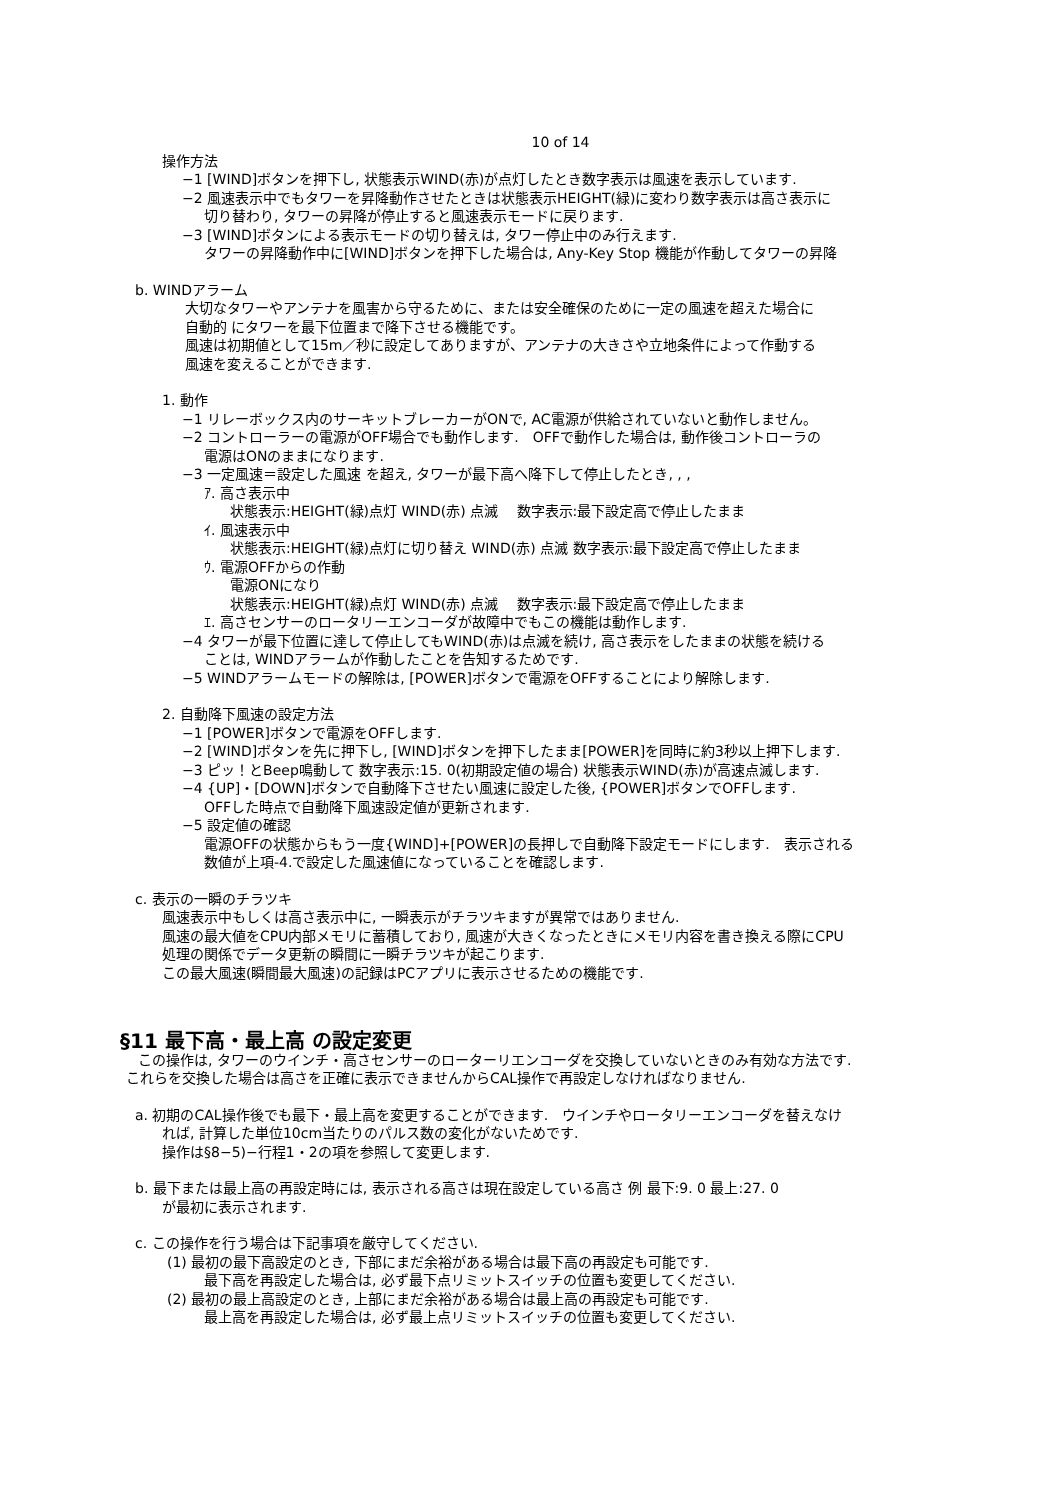10 of 14
操作方法
−1 [WIND]ボタンを押下し, 状態表示WIND(赤)が点灯したとき数字表示は風速を表示しています.
−2 風速表示中でもタワーを昇降動作させたときは状態表示HEIGHT(緑)に変わり数字表示は高さ表示に
切り替わり, タワーの昇降が停止すると風速表示モードに戻ります.
−3 [WIND]ボタンによる表示モードの切り替えは, タワー停止中のみ行えます.
タワーの昇降動作中に[WIND]ボタンを押下した場合は, Any-Key Stop 機能が作動してタワーの昇降
b. WINDアラーム
大切なタワーやアンテナを風害から守るために、または安全確保のために一定の風速を超えた場合に
自動的 にタワーを最下位置まで降下させる機能です。
風速は初期値として15m／秒に設定してありますが、アンテナの大きさや立地条件によって作動する
風速を変えることができます.
1. 動作
−1 リレーボックス内のサーキットブレーカーがONで, AC電源が供給されていないと動作しません。
−2 コントローラーの電源がOFF場合でも動作します.　OFFで動作した場合は, 動作後コントローラの
電源はONのままになります.
−3 一定風速＝設定した風速 を超え, タワーが最下高へ降下して停止したとき, , ,
ｱ. 高さ表示中
状態表示:HEIGHT(緑)点灯 WIND(赤) 点滅　 数字表示:最下設定高で停止したまま
ｲ. 風速表示中
状態表示:HEIGHT(緑)点灯に切り替え WIND(赤) 点滅 数字表示:最下設定高で停止したまま
ｳ. 電源OFFからの作動
電源ONになり
状態表示:HEIGHT(緑)点灯 WIND(赤) 点滅　 数字表示:最下設定高で停止したまま
ｴ. 高さセンサーのロータリーエンコーダが故障中でもこの機能は動作します.
−4 タワーが最下位置に達して停止してもWIND(赤)は点滅を続け, 高さ表示をしたままの状態を続ける
ことは, WINDアラームが作動したことを告知するためです.
−5 WINDアラームモードの解除は, [POWER]ボタンで電源をOFFすることにより解除します.
2. 自動降下風速の設定方法
−1 [POWER]ボタンで電源をOFFします.
−2 [WIND]ボタンを先に押下し, [WIND]ボタンを押下したまま[POWER]を同時に約3秒以上押下します.
−3 ピッ！とBeep鳴動して 数字表示:15. 0(初期設定値の場合) 状態表示WIND(赤)が高速点滅します.
−4 {UP]・[DOWN]ボタンで自動降下させたい風速に設定した後, {POWER]ボタンでOFFします.
OFFした時点で自動降下風速設定値が更新されます.
−5 設定値の確認
電源OFFの状態からもう一度{WIND]+[POWER]の長押しで自動降下設定モードにします.　表示される
数値が上項-4.で設定した風速値になっていることを確認します.
c. 表示の一瞬のチラツキ
風速表示中もしくは高さ表示中に, 一瞬表示がチラツキますが異常ではありません.
風速の最大値をCPU内部メモリに蓄積しており, 風速が大きくなったときにメモリ内容を書き換える際にCPU
処理の関係でデータ更新の瞬間に一瞬チラツキが起こります.
この最大風速(瞬間最大風速)の記録はPCアプリに表示させるための機能です.
§11 最下高・最上高 の設定変更
この操作は, タワーのウインチ・高さセンサーのローターリエンコーダを交換していないときのみ有効な方法です.
これらを交換した場合は高さを正確に表示できませんからCAL操作で再設定しなければなりません.
a. 初期のCAL操作後でも最下・最上高を変更することができます.　ウインチやロータリーエンコーダを替えなけ
れば, 計算した単位10cm当たりのパルス数の変化がないためです.
操作は§8−5)−行程1・2の項を参照して変更します.
b. 最下または最上高の再設定時には, 表示される高さは現在設定している高さ 例 最下:9. 0 最上:27. 0
が最初に表示されます.
c. この操作を行う場合は下記事項を厳守してください.
(1) 最初の最下高設定のとき, 下部にまだ余裕がある場合は最下高の再設定も可能です.
最下高を再設定した場合は, 必ず最下点リミットスイッチの位置も変更してください.
(2) 最初の最上高設定のとき, 上部にまだ余裕がある場合は最上高の再設定も可能です.
最上高を再設定した場合は, 必ず最上点リミットスイッチの位置も変更してください.